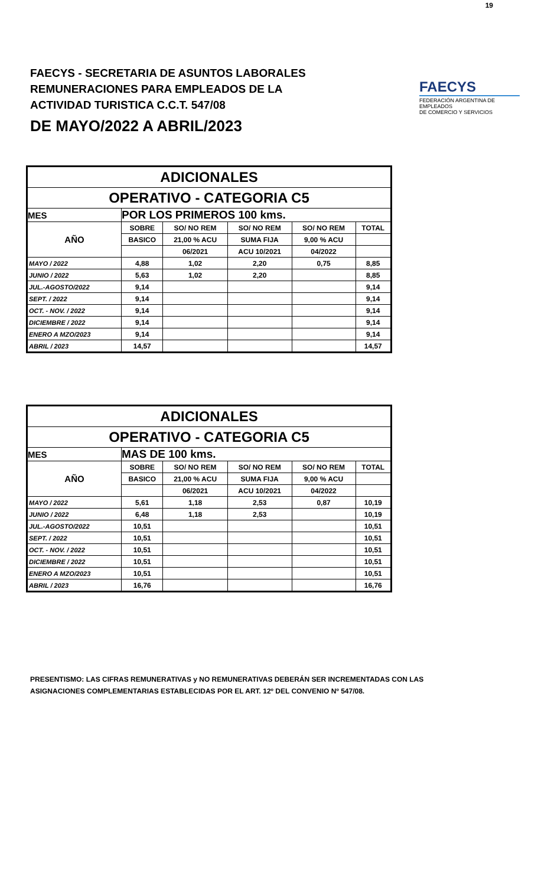19
FAECYS - SECRETARIA DE ASUNTOS LABORALES
REMUNERACIONES PARA EMPLEADOS DE LA
ACTIVIDAD TURISTICA C.C.T. 547/08
FAECYS
FEDERACIÓN ARGENTINA DE EMPLEADOS
DE COMERCIO Y SERVICIOS
DE MAYO/2022 A ABRIL/2023
| ADICIONALES | | | | | |
| OPERATIVO - CATEGORIA C5 | | | | | |
| MES | POR LOS PRIMEROS 100 kms. | | | | |
| AÑO | SOBRE | SO/ NO REM | SO/ NO REM | SO/ NO REM | TOTAL |
| | BASICO | 21,00 % ACU | SUMA FIJA | 9,00 % ACU | |
| | | 06/2021 | ACU 10/2021 | 04/2022 | |
| MAYO / 2022 | 4,88 | 1,02 | 2,20 | 0,75 | 8,85 |
| JUNIO / 2022 | 5,63 | 1,02 | 2,20 | | 8,85 |
| JUL.-AGOSTO/2022 | 9,14 | | | | 9,14 |
| SEPT. / 2022 | 9,14 | | | | 9,14 |
| OCT. - NOV. / 2022 | 9,14 | | | | 9,14 |
| DICIEMBRE / 2022 | 9,14 | | | | 9,14 |
| ENERO A MZO/2023 | 9,14 | | | | 9,14 |
| ABRIL / 2023 | 14,57 | | | | 14,57 |
| ADICIONALES | | | | | |
| OPERATIVO - CATEGORIA C5 | | | | | |
| MES | MAS DE 100 kms. | | | | |
| AÑO | SOBRE | SO/ NO REM | SO/ NO REM | SO/ NO REM | TOTAL |
| | BASICO | 21,00 % ACU | SUMA FIJA | 9,00 % ACU | |
| | | 06/2021 | ACU 10/2021 | 04/2022 | |
| MAYO / 2022 | 5,61 | 1,18 | 2,53 | 0,87 | 10,19 |
| JUNIO / 2022 | 6,48 | 1,18 | 2,53 | | 10,19 |
| JUL.-AGOSTO/2022 | 10,51 | | | | 10,51 |
| SEPT. / 2022 | 10,51 | | | | 10,51 |
| OCT. - NOV. / 2022 | 10,51 | | | | 10,51 |
| DICIEMBRE / 2022 | 10,51 | | | | 10,51 |
| ENERO A MZO/2023 | 10,51 | | | | 10,51 |
| ABRIL / 2023 | 16,76 | | | | 16,76 |
PRESENTISMO: LAS CIFRAS REMUNERATIVAS y NO REMUNERATIVAS DEBERÁN SER INCREMENTADAS CON LAS
ASIGNACIONES COMPLEMENTARIAS ESTABLECIDAS POR EL ART. 12º DEL CONVENIO Nº 547/08.